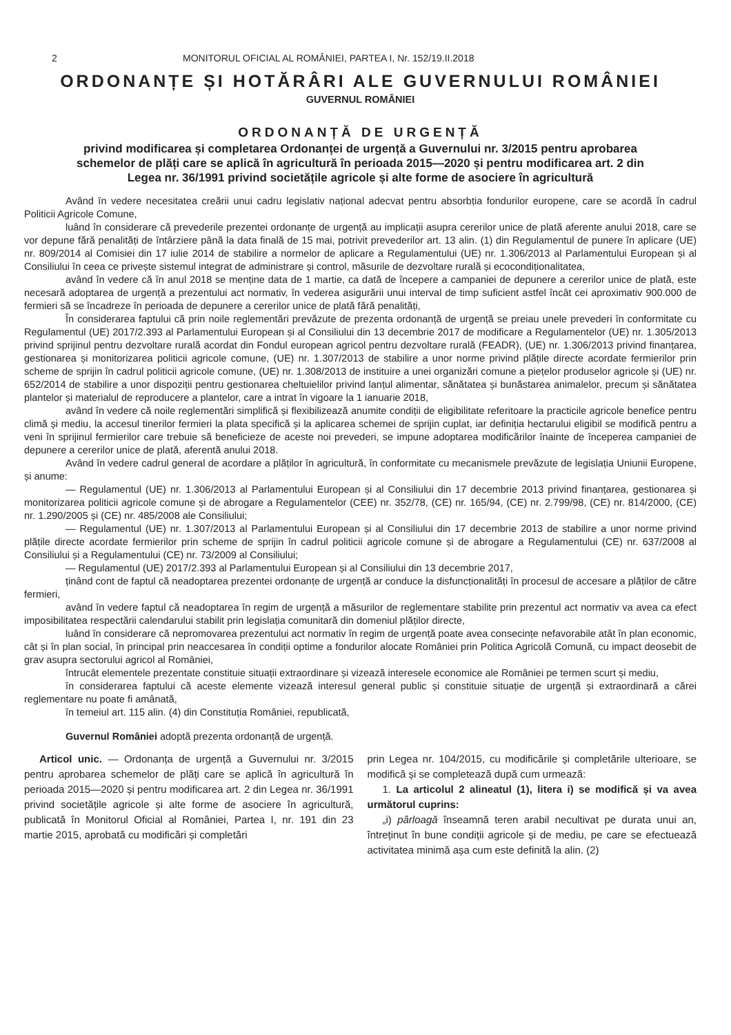2 MONITORUL OFICIAL AL ROMÂNIEI, PARTEA I, Nr. 152/19.II.2018
ORDONANȚE ȘI HOTĂRÂRI ALE GUVERNULUI ROMÂNIEI
GUVERNUL ROMÂNIEI
ORDONANȚĂ DE URGENȚĂ
privind modificarea și completarea Ordonanței de urgență a Guvernului nr. 3/2015 pentru aprobarea schemelor de plăți care se aplică în agricultură în perioada 2015—2020 și pentru modificarea art. 2 din Legea nr. 36/1991 privind societățile agricole și alte forme de asociere în agricultură
Având în vedere necesitatea creării unui cadru legislativ național adecvat pentru absorbția fondurilor europene, care se acordă în cadrul Politicii Agricole Comune,
luând în considerare că prevederile prezentei ordonanțe de urgență au implicații asupra cererilor unice de plată aferente anului 2018, care se vor depune fără penalități de întârziere până la data finală de 15 mai, potrivit prevederilor art. 13 alin. (1) din Regulamentul de punere în aplicare (UE) nr. 809/2014 al Comisiei din 17 iulie 2014 de stabilire a normelor de aplicare a Regulamentului (UE) nr. 1.306/2013 al Parlamentului European și al Consiliului în ceea ce privește sistemul integrat de administrare și control, măsurile de dezvoltare rurală și ecocondiționalitatea,
având în vedere că în anul 2018 se menține data de 1 martie, ca dată de începere a campaniei de depunere a cererilor unice de plată, este necesară adoptarea de urgență a prezentului act normativ, în vederea asigurării unui interval de timp suficient astfel încât cei aproximativ 900.000 de fermieri să se încadreze în perioada de depunere a cererilor unice de plată fără penalități,
În considerarea faptului că prin noile reglementări prevăzute de prezenta ordonanță de urgență se preiau unele prevederi în conformitate cu Regulamentul (UE) 2017/2.393 al Parlamentului European și al Consiliului din 13 decembrie 2017 de modificare a Regulamentelor (UE) nr. 1.305/2013 privind sprijinul pentru dezvoltare rurală acordat din Fondul european agricol pentru dezvoltare rurală (FEADR), (UE) nr. 1.306/2013 privind finanțarea, gestionarea și monitorizarea politicii agricole comune, (UE) nr. 1.307/2013 de stabilire a unor norme privind plățile directe acordate fermierilor prin scheme de sprijin în cadrul politicii agricole comune, (UE) nr. 1.308/2013 de instituire a unei organizări comune a piețelor produselor agricole și (UE) nr. 652/2014 de stabilire a unor dispoziții pentru gestionarea cheltuielilor privind lanțul alimentar, sănătatea și bunăstarea animalelor, precum și sănătatea plantelor și materialul de reproducere a plantelor, care a intrat în vigoare la 1 ianuarie 2018,
având în vedere că noile reglementări simplifică și flexibilizează anumite condiții de eligibilitate referitoare la practicile agricole benefice pentru climă și mediu, la accesul tinerilor fermieri la plata specifică și la aplicarea schemei de sprijin cuplat, iar definiția hectarului eligibil se modifică pentru a veni în sprijinul fermierilor care trebuie să beneficieze de aceste noi prevederi, se impune adoptarea modificărilor înainte de începerea campaniei de depunere a cererilor unice de plată, aferentă anului 2018.
Având în vedere cadrul general de acordare a plăților în agricultură, în conformitate cu mecanismele prevăzute de legislația Uniunii Europene, și anume:
— Regulamentul (UE) nr. 1.306/2013 al Parlamentului European și al Consiliului din 17 decembrie 2013 privind finanțarea, gestionarea și monitorizarea politicii agricole comune și de abrogare a Regulamentelor (CEE) nr. 352/78, (CE) nr. 165/94, (CE) nr. 2.799/98, (CE) nr. 814/2000, (CE) nr. 1.290/2005 și (CE) nr. 485/2008 ale Consiliului;
— Regulamentul (UE) nr. 1.307/2013 al Parlamentului European și al Consiliului din 17 decembrie 2013 de stabilire a unor norme privind plățile directe acordate fermierilor prin scheme de sprijin în cadrul politicii agricole comune și de abrogare a Regulamentului (CE) nr. 637/2008 al Consiliului și a Regulamentului (CE) nr. 73/2009 al Consiliului;
— Regulamentul (UE) 2017/2.393 al Parlamentului European și al Consiliului din 13 decembrie 2017,
ținând cont de faptul că neadoptarea prezentei ordonanțe de urgență ar conduce la disfuncționalități în procesul de accesare a plăților de către fermieri,
având în vedere faptul că neadoptarea în regim de urgență a măsurilor de reglementare stabilite prin prezentul act normativ va avea ca efect imposibilitatea respectării calendarului stabilit prin legislația comunitară din domeniul plăților directe,
luând în considerare că nepromovarea prezentului act normativ în regim de urgență poate avea consecințe nefavorabile atât în plan economic, cât și în plan social, în principal prin neaccesarea în condiții optime a fondurilor alocate României prin Politica Agricolă Comună, cu impact deosebit de grav asupra sectorului agricol al României,
întrucât elementele prezentate constituie situații extraordinare și vizează interesele economice ale României pe termen scurt și mediu,
în considerarea faptului că aceste elemente vizează interesul general public și constituie situație de urgență și extraordinară a cărei reglementare nu poate fi amânată,
în temeiul art. 115 alin. (4) din Constituția României, republicată,
Guvernul României adoptă prezenta ordonanță de urgență.
Articol unic. — Ordonanța de urgență a Guvernului nr. 3/2015 pentru aprobarea schemelor de plăți care se aplică în agricultură în perioada 2015—2020 și pentru modificarea art. 2 din Legea nr. 36/1991 privind societățile agricole și alte forme de asociere în agricultură, publicată în Monitorul Oficial al României, Partea I, nr. 191 din 23 martie 2015, aprobată cu modificări și completări
prin Legea nr. 104/2015, cu modificările și completările ulterioare, se modifică și se completează după cum urmează:
1. La articolul 2 alineatul (1), litera i) se modifică și va avea următorul cuprins:
„i) pârloagă înseamnă teren arabil necultivat pe durata unui an, întreținut în bune condiții agricole și de mediu, pe care se efectuează activitatea minimă așa cum este definită la alin. (2)